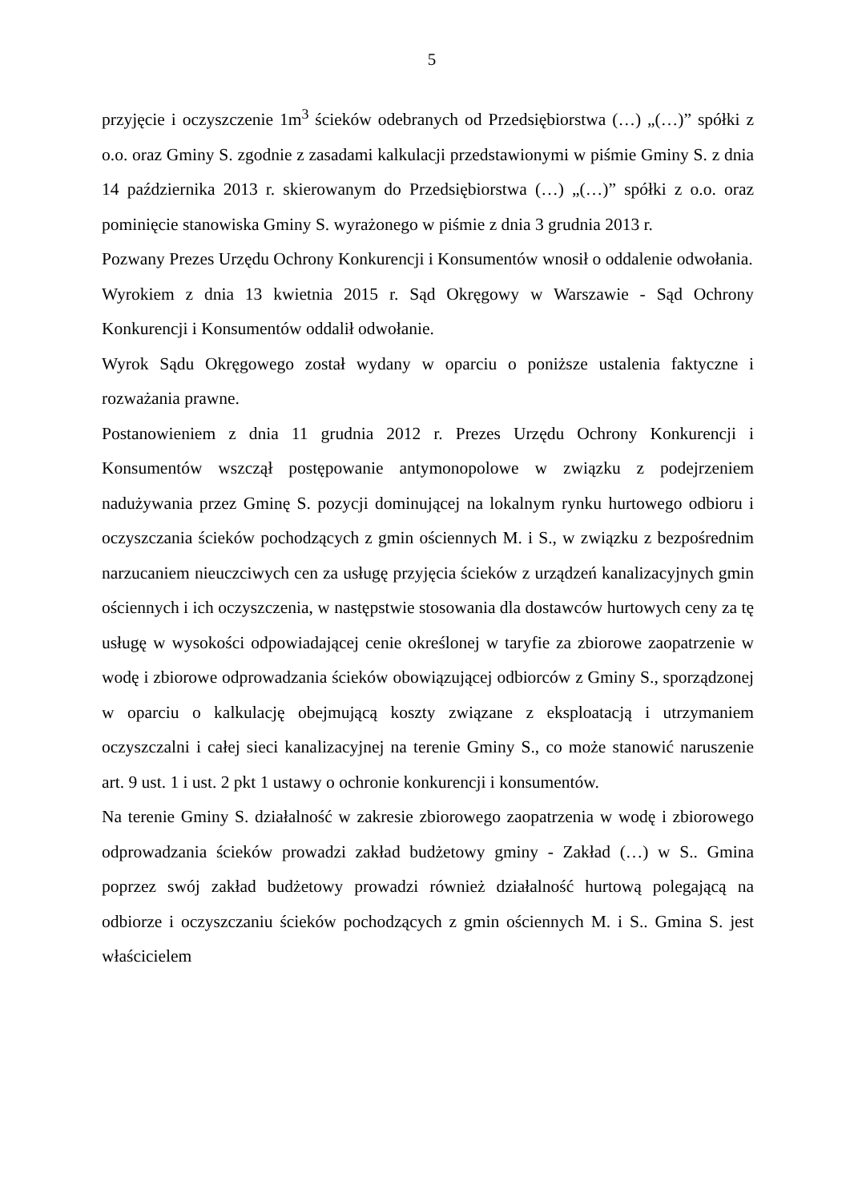5
przyjęcie i oczyszczenie 1m<sup>3</sup> ścieków odebranych od Przedsiębiorstwa (…) „(…)” spółki z o.o. oraz Gminy S. zgodnie z zasadami kalkulacji przedstawionymi w piśmie Gminy S. z dnia 14 października 2013 r. skierowanym do Przedsiębiorstwa (…) „(…)” spółki z o.o. oraz pominięcie stanowiska Gminy S. wyrażonego w piśmie z dnia 3 grudnia 2013 r.
Pozwany Prezes Urzędu Ochrony Konkurencji i Konsumentów wnosił o oddalenie odwołania.
Wyrokiem z dnia 13 kwietnia 2015 r. Sąd Okręgowy w Warszawie - Sąd Ochrony Konkurencji i Konsumentów oddalił odwołanie.
Wyrok Sądu Okręgowego został wydany w oparciu o poniższe ustalenia faktyczne i rozważania prawne.
Postanowieniem z dnia 11 grudnia 2012 r. Prezes Urzędu Ochrony Konkurencji i Konsumentów wszczął postępowanie antymonopolowe w związku z podejrzeniem nadużywania przez Gminę S. pozycji dominującej na lokalnym rynku hurtowego odbioru i oczyszczania ścieków pochodzących z gmin ościennych M. i S., w związku z bezpośrednim narzucaniem nieuczciwych cen za usługę przyjęcia ścieków z urządzeń kanalizacyjnych gmin ościennych i ich oczyszczenia, w następstwie stosowania dla dostawców hurtowych ceny za tę usługę w wysokości odpowiadającej cenie określonej w taryfie za zbiorowe zaopatrzenie w wodę i zbiorowe odprowadzania ścieków obowiązującej odbiorców z Gminy S., sporządzonej w oparciu o kalkulację obejmującą koszty związane z eksploatacją i utrzymaniem oczyszczalni i całej sieci kanalizacyjnej na terenie Gminy S., co może stanowić naruszenie art. 9 ust. 1 i ust. 2 pkt 1 ustawy o ochronie konkurencji i konsumentów.
Na terenie Gminy S. działalność w zakresie zbiorowego zaopatrzenia w wodę i zbiorowego odprowadzania ścieków prowadzi zakład budżetowy gminy - Zakład (…) w S.. Gmina poprzez swój zakład budżetowy prowadzi również działalność hurtową polegającą na odbiorze i oczyszczaniu ścieków pochodzących z gmin ościennych M. i S.. Gmina S. jest właścicielem